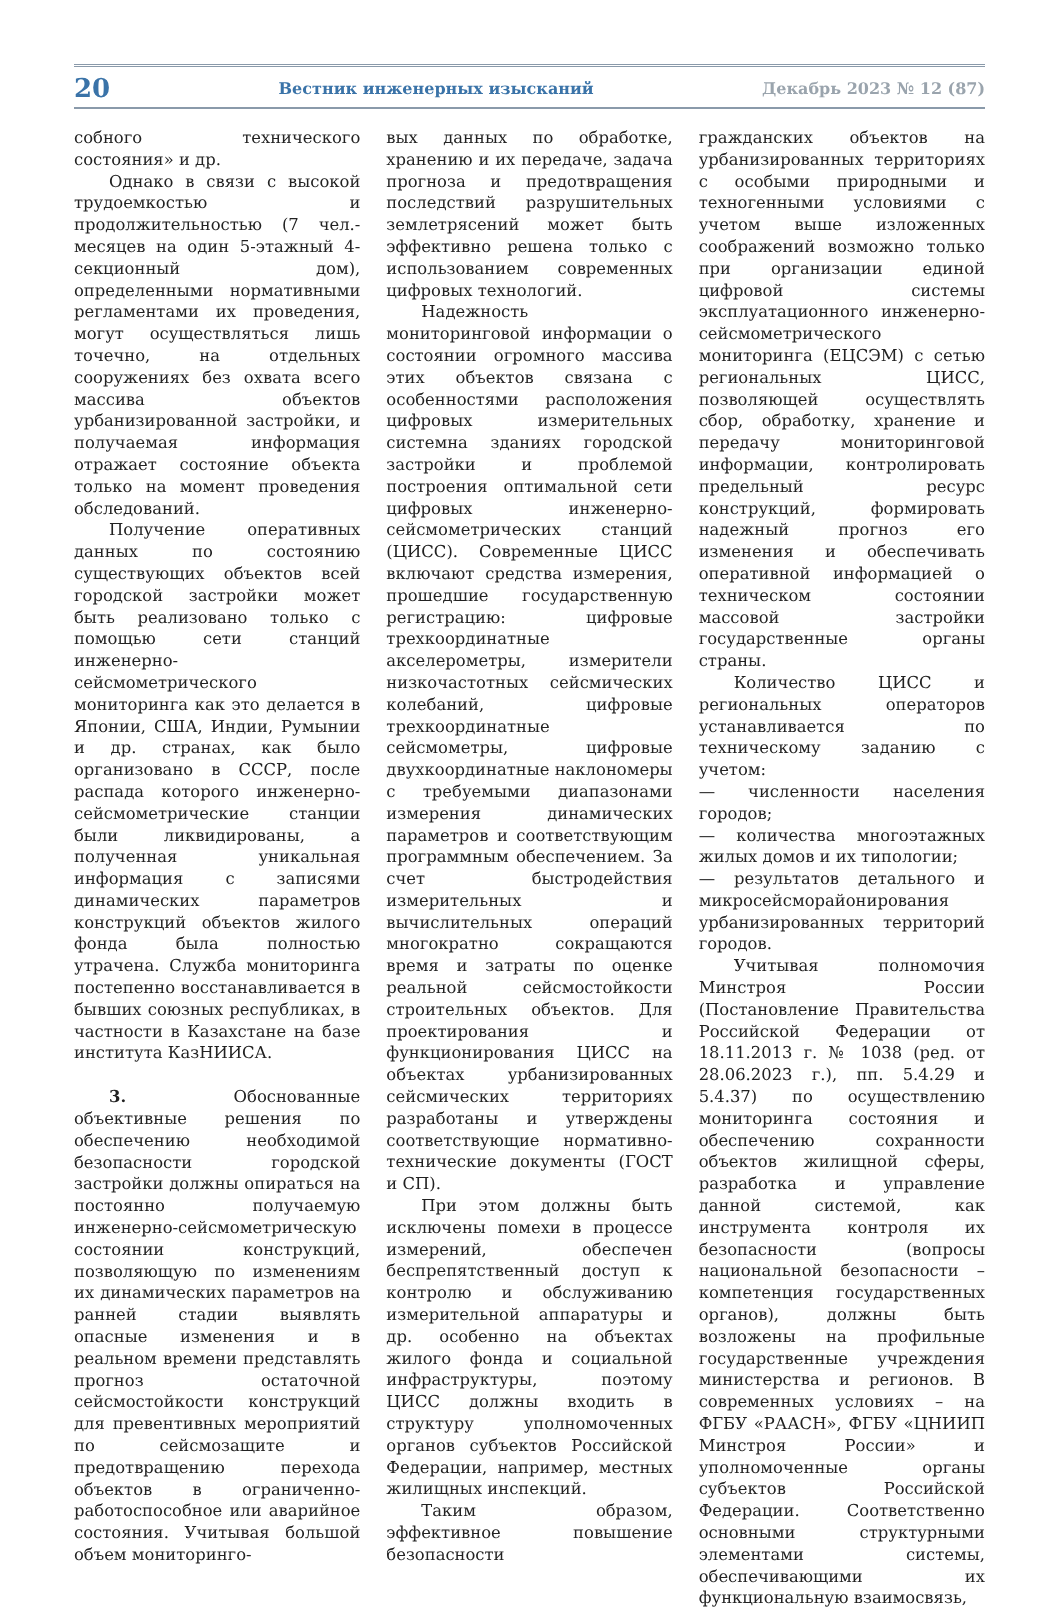20 Вестник инженерных изысканий Декабрь 2023 № 12 (87)
собного технического состояния» и др.
Однако в связи с высокой трудоемкостью и продолжительностью (7 чел.-месяцев на один 5-этажный 4-секционный дом), определенными нормативными регламентами их проведения, могут осуществляться лишь точечно, на отдельных сооружениях без охвата всего массива объектов урбанизированной застройки, и получаемая информация отражает состояние объекта только на момент проведения обследований.
Получение оперативных данных по состоянию существующих объектов всей городской застройки может быть реализовано только с помощью сети станций инженерно-сейсмометрического мониторинга как это делается в Японии, США, Индии, Румынии и др. странах, как было организовано в СССР, после распада которого инженерно-сейсмометрические станции были ликвидированы, а полученная уникальная информация с записями динамических параметров конструкций объектов жилого фонда была полностью утрачена. Служба мониторинга постепенно восстанавливается в бывших союзных республиках, в частности в Казахстане на базе института КазНИИСА.
3. Обоснованные объективные решения по обеспечению необходимой безопасности городской застройки должны опираться на постоянно получаемую инженерно-сейсмометрическую состоянии конструкций, позволяющую по изменениям их динамических параметров на ранней стадии выявлять опасные изменения и в реальном времени представлять прогноз остаточной сейсмостойкости конструкций для превентивных мероприятий по сейсмозащите и предотвращению перехода объектов в ограниченно-работоспособное или аварийное состояния. Учитывая большой объем мониторинго-
вых данных по обработке, хранению и их передаче, задача прогноза и предотвращения последствий разрушительных землетрясений может быть эффективно решена только с использованием современных цифровых технологий.
Надежность мониторинговой информации о состоянии огромного массива этих объектов связана с особенностями расположения цифровых измерительных системна зданиях городской застройки и проблемой построения оптимальной сети цифровых инженерно-сейсмометрических станций (ЦИСС). Современные ЦИСС включают средства измерения, прошедшие государственную регистрацию: цифровые трехкоординатные акселерометры, измерители низкочастотных сейсмических колебаний, цифровые трехкоординатные сейсмометры, цифровые двухкоординатные наклономеры с требуемыми диапазонами измерения динамических параметров и соответствующим программным обеспечением. За счет быстродействия измерительных и вычислительных операций многократно сокращаются время и затраты по оценке реальной сейсмостойкости строительных объектов. Для проектирования и функционирования ЦИСС на объектах урбанизированных сейсмических территориях разработаны и утверждены соответствующие нормативно-технические документы (ГОСТ и СП).
При этом должны быть исключены помехи в процессе измерений, обеспечен беспрепятственный доступ к контролю и обслуживанию измерительной аппаратуры и др. особенно на объектах жилого фонда и социальной инфраструктуры, поэтому ЦИСС должны входить в структуру уполномоченных органов субъектов Российской Федерации, например, местных жилищных инспекций.
Таким образом, эффективное повышение безопасности
гражданских объектов на урбанизированных территориях с особыми природными и техногенными условиями с учетом выше изложенных соображений возможно только при организации единой цифровой системы эксплуатационного инженерно-сейсмометрического мониторинга (ЕЦСЭМ) с сетью региональных ЦИСС, позволяющей осуществлять сбор, обработку, хранение и передачу мониторинговой информации, контролировать предельный ресурс конструкций, формировать надежный прогноз его изменения и обеспечивать оперативной информацией о техническом состоянии массовой застройки государственные органы страны.
Количество ЦИСС и региональных операторов устанавливается по техническому заданию с учетом:
— численности населения городов;
— количества многоэтажных жилых домов и их типологии;
— результатов детального и микросейсморайонирования урбанизированных территорий городов.
Учитывая полномочия Минстроя России (Постановление Правительства Российской Федерации от 18.11.2013 г. № 1038 (ред. от 28.06.2023 г.), пп. 5.4.29 и 5.4.37) по осуществлению мониторинга состояния и обеспечению сохранности объектов жилищной сферы, разработка и управление данной системой, как инструмента контроля их безопасности (вопросы национальной безопасности – компетенция государственных органов), должны быть возложены на профильные государственные учреждения министерства и регионов. В современных условиях – на ФГБУ «РААСН», ФГБУ «ЦНИИП Минстроя России» и уполномоченные органы субъектов Российской Федерации. Соответственно основными структурными элементами системы, обеспечивающими их функциональную взаимосвязь,